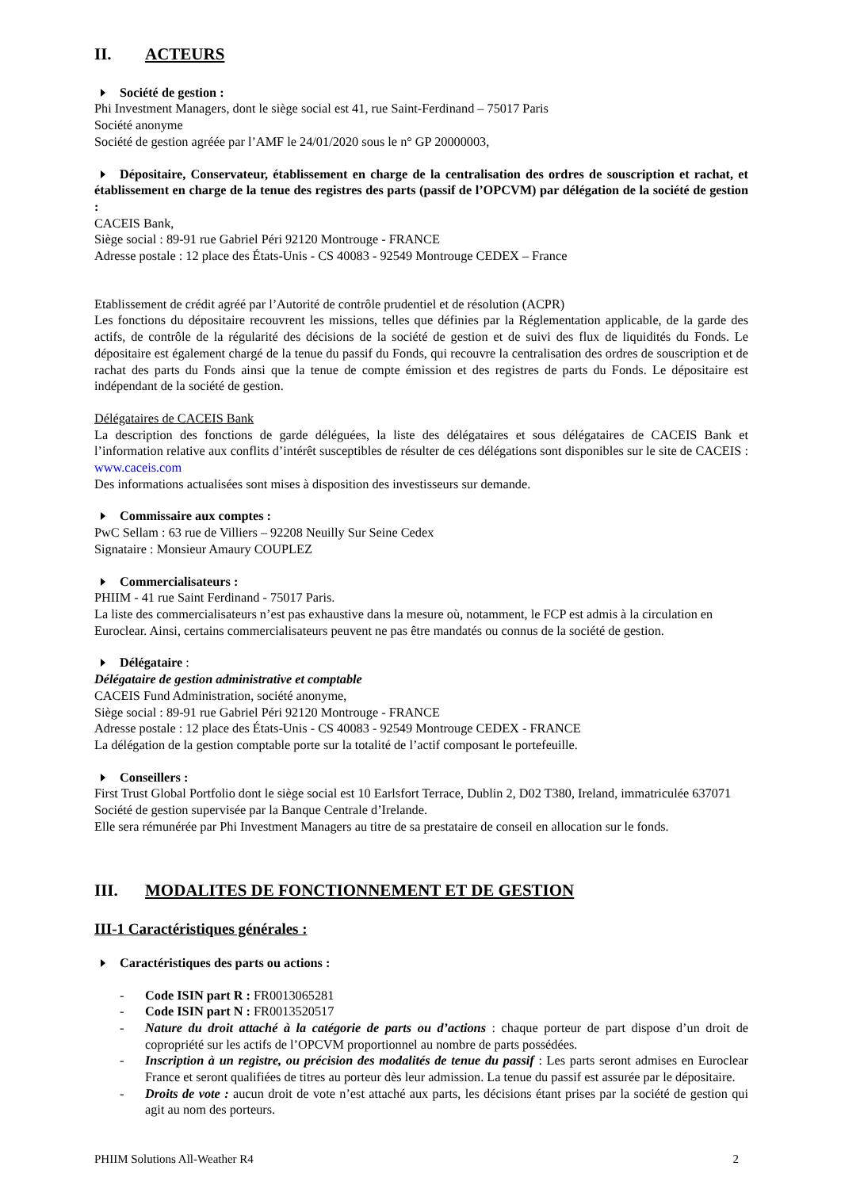II. ACTEURS
Société de gestion :
Phi Investment Managers, dont le siège social est 41, rue Saint-Ferdinand – 75017 Paris
Société anonyme
Société de gestion agréée par l’AMF le 24/01/2020 sous le n° GP 20000003,
Dépositaire, Conservateur, établissement en charge de la centralisation des ordres de souscription et rachat, et établissement en charge de la tenue des registres des parts (passif de l’OPCVM) par délégation de la société de gestion :
CACEIS Bank,
Siège social : 89-91 rue Gabriel Péri 92120 Montrouge - FRANCE
Adresse postale : 12 place des États-Unis - CS 40083 - 92549 Montrouge CEDEX – France
Etablissement de crédit agréé par l’Autorité de contrôle prudentiel et de résolution (ACPR)
Les fonctions du dépositaire recouvrent les missions, telles que définies par la Réglementation applicable, de la garde des actifs, de contrôle de la régularité des décisions de la société de gestion et de suivi des flux de liquidités du Fonds. Le dépositaire est également chargé de la tenue du passif du Fonds, qui recouvre la centralisation des ordres de souscription et de rachat des parts du Fonds ainsi que la tenue de compte émission et des registres de parts du Fonds. Le dépositaire est indépendant de la société de gestion.
Délégataires de CACEIS Bank
La description des fonctions de garde déléguées, la liste des délégataires et sous délégataires de CACEIS Bank et l’information relative aux conflits d’intérêt susceptibles de résulter de ces délégations sont disponibles sur le site de CACEIS : www.caceis.com
Des informations actualisées sont mises à disposition des investisseurs sur demande.
Commissaire aux comptes :
PwC Sellam : 63 rue de Villiers – 92208 Neuilly Sur Seine Cedex
Signataire : Monsieur Amaury COUPLEZ
Commercialisateurs :
PHIIM - 41 rue Saint Ferdinand - 75017 Paris.
La liste des commercialisateurs n’est pas exhaustive dans la mesure où, notamment, le FCP est admis à la circulation en Euroclear. Ainsi, certains commercialisateurs peuvent ne pas être mandatés ou connus de la société de gestion.
Délégataire :
Délégataire de gestion administrative et comptable
CACEIS Fund Administration, société anonyme,
Siège social : 89-91 rue Gabriel Péri 92120 Montrouge - FRANCE
Adresse postale : 12 place des États-Unis - CS 40083 - 92549 Montrouge CEDEX - FRANCE
La délégation de la gestion comptable porte sur la totalité de l’actif composant le portefeuille.
Conseillers :
First Trust Global Portfolio dont le siège social est 10 Earlsfort Terrace, Dublin 2, D02 T380, Ireland, immatriculée 637071
Société de gestion supervisée par la Banque Centrale d’Irelande.
Elle sera rémunérée par Phi Investment Managers au titre de sa prestataire de conseil en allocation sur le fonds.
III. MODALITES DE FONCTIONNEMENT ET DE GESTION
III-1 Caractéristiques générales :
Caractéristiques des parts ou actions :
- Code ISIN part R : FR0013065281
- Code ISIN part N : FR0013520517
- Nature du droit attaché à la catégorie de parts ou d’actions : chaque porteur de part dispose d’un droit de copropriété sur les actifs de l’OPCVM proportionnel au nombre de parts possédées.
- Inscription à un registre, ou précision des modalités de tenue du passif : Les parts seront admises en Euroclear France et seront qualifiées de titres au porteur dès leur admission. La tenue du passif est assurée par le dépositaire.
- Droits de vote : aucun droit de vote n’est attaché aux parts, les décisions étant prises par la société de gestion qui agit au nom des porteurs.
PHIIM Solutions All-Weather R4 2